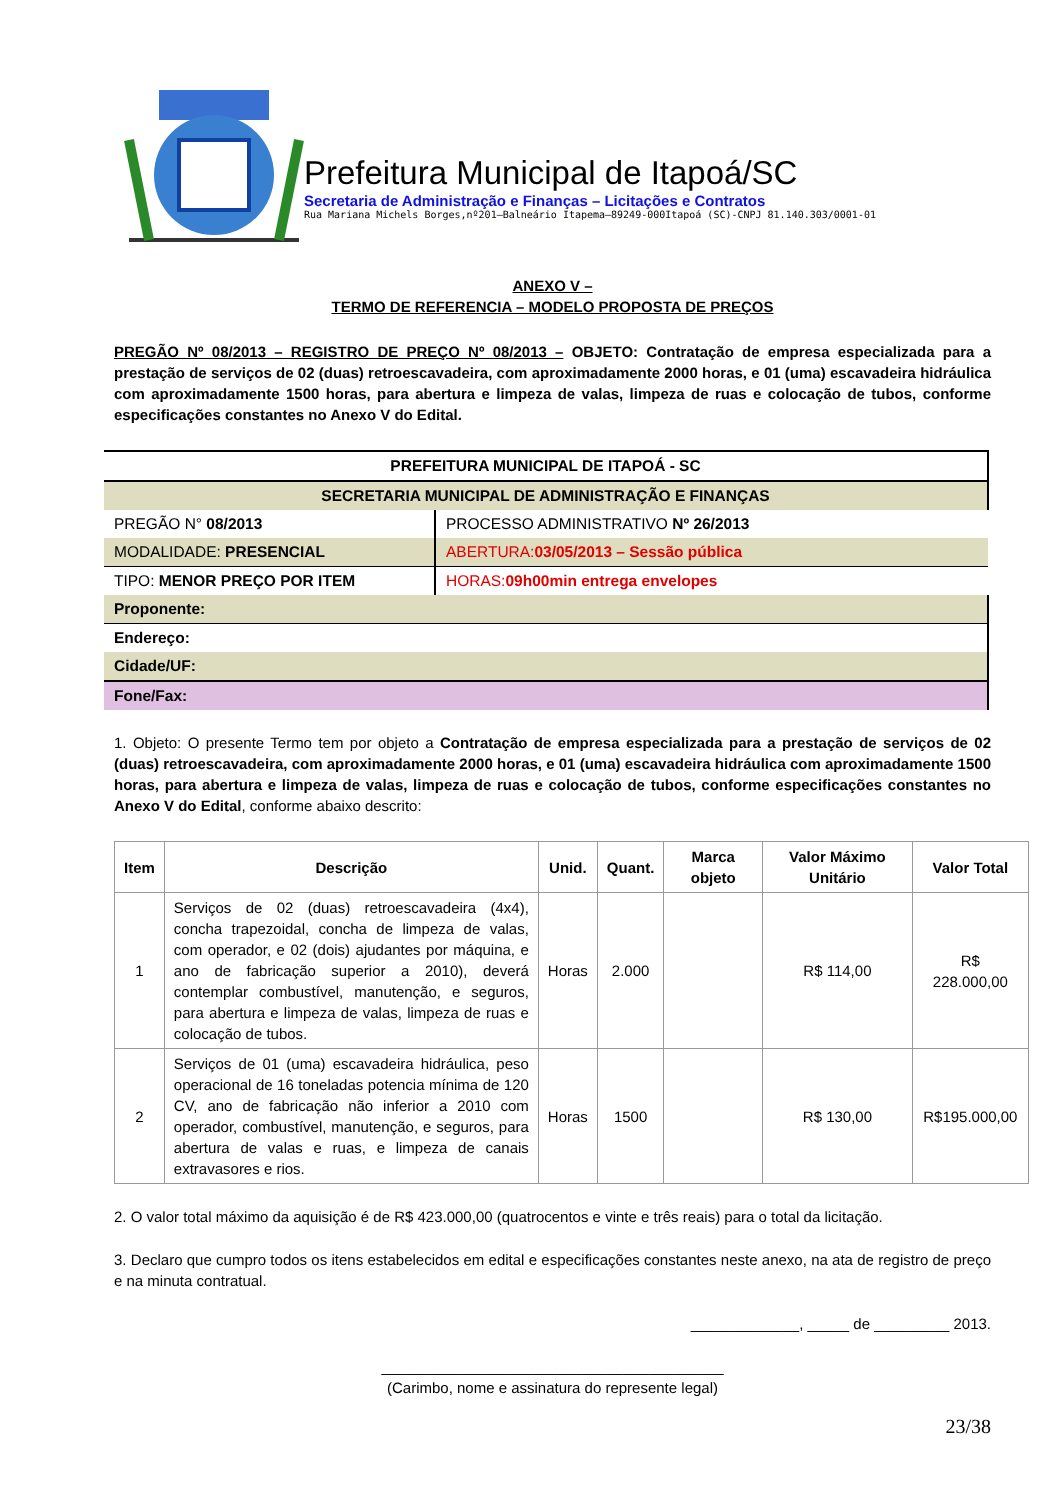Prefeitura Municipal de Itapoá/SC
Secretaria de Administração e Finanças – Licitações e Contratos
Rua Mariana Michels Borges,nº201–Balneário Itapema–89249-000Itapoá (SC)-CNPJ 81.140.303/0001-01
ANEXO V –
TERMO DE REFERENCIA – MODELO PROPOSTA DE PREÇOS
PREGÃO Nº 08/2013 – REGISTRO DE PREÇO Nº 08/2013 – OBJETO: Contratação de empresa especializada para a prestação de serviços de 02 (duas) retroescavadeira, com aproximadamente 2000 horas, e 01 (uma) escavadeira hidráulica com aproximadamente 1500 horas, para abertura e limpeza de valas, limpeza de ruas e colocação de tubos, conforme especificações constantes no Anexo V do Edital.
| PREFEITURA MUNICIPAL DE ITAPOÁ - SC | |
| SECRETARIA MUNICIPAL DE ADMINISTRAÇÃO E FINANÇAS | |
| PREGÃO N° 08/2013 | PROCESSO ADMINISTRATIVO Nº 26/2013 |
| MODALIDADE: PRESENCIAL | ABERTURA: 03/05/2013 – Sessão pública |
| TIPO: MENOR PREÇO POR ITEM | HORAS: 09h00min entrega envelopes |
| Proponente: | |
| Endereço: | |
| Cidade/UF: | |
| Fone/Fax: | |
1. Objeto: O presente Termo tem por objeto a Contratação de empresa especializada para a prestação de serviços de 02 (duas) retroescavadeira, com aproximadamente 2000 horas, e 01 (uma) escavadeira hidráulica com aproximadamente 1500 horas, para abertura e limpeza de valas, limpeza de ruas e colocação de tubos, conforme especificações constantes no Anexo V do Edital, conforme abaixo descrito:
| Item | Descrição | Unid. | Quant. | Marca objeto | Valor Máximo Unitário | Valor Total |
| --- | --- | --- | --- | --- | --- | --- |
| 1 | Serviços de 02 (duas) retroescavadeira (4x4), concha trapezoidal, concha de limpeza de valas, com operador, e 02 (dois) ajudantes por máquina, e ano de fabricação superior a 2010), deverá contemplar combustível, manutenção, e seguros, para abertura e limpeza de valas, limpeza de ruas e colocação de tubos. | Horas | 2.000 | | R$ 114,00 | R$ 228.000,00 |
| 2 | Serviços de 01 (uma) escavadeira hidráulica, peso operacional de 16 toneladas potencia mínima de 120 CV, ano de fabricação não inferior a 2010 com operador, combustível, manutenção, e seguros, para abertura de valas e ruas, e limpeza de canais extravasores e rios. | Horas | 1500 | | R$ 130,00 | R$195.000,00 |
2. O valor total máximo da aquisição é de R$ 423.000,00 (quatrocentos e vinte e três reais) para o total da licitação.
3. Declaro que cumpro todos os itens estabelecidos em edital e especificações constantes neste anexo, na ata de registro de preço e na minuta contratual.
_____________, _____ de _________ 2013.
_________________________________________
(Carimbo, nome e assinatura do represente legal)
23/38